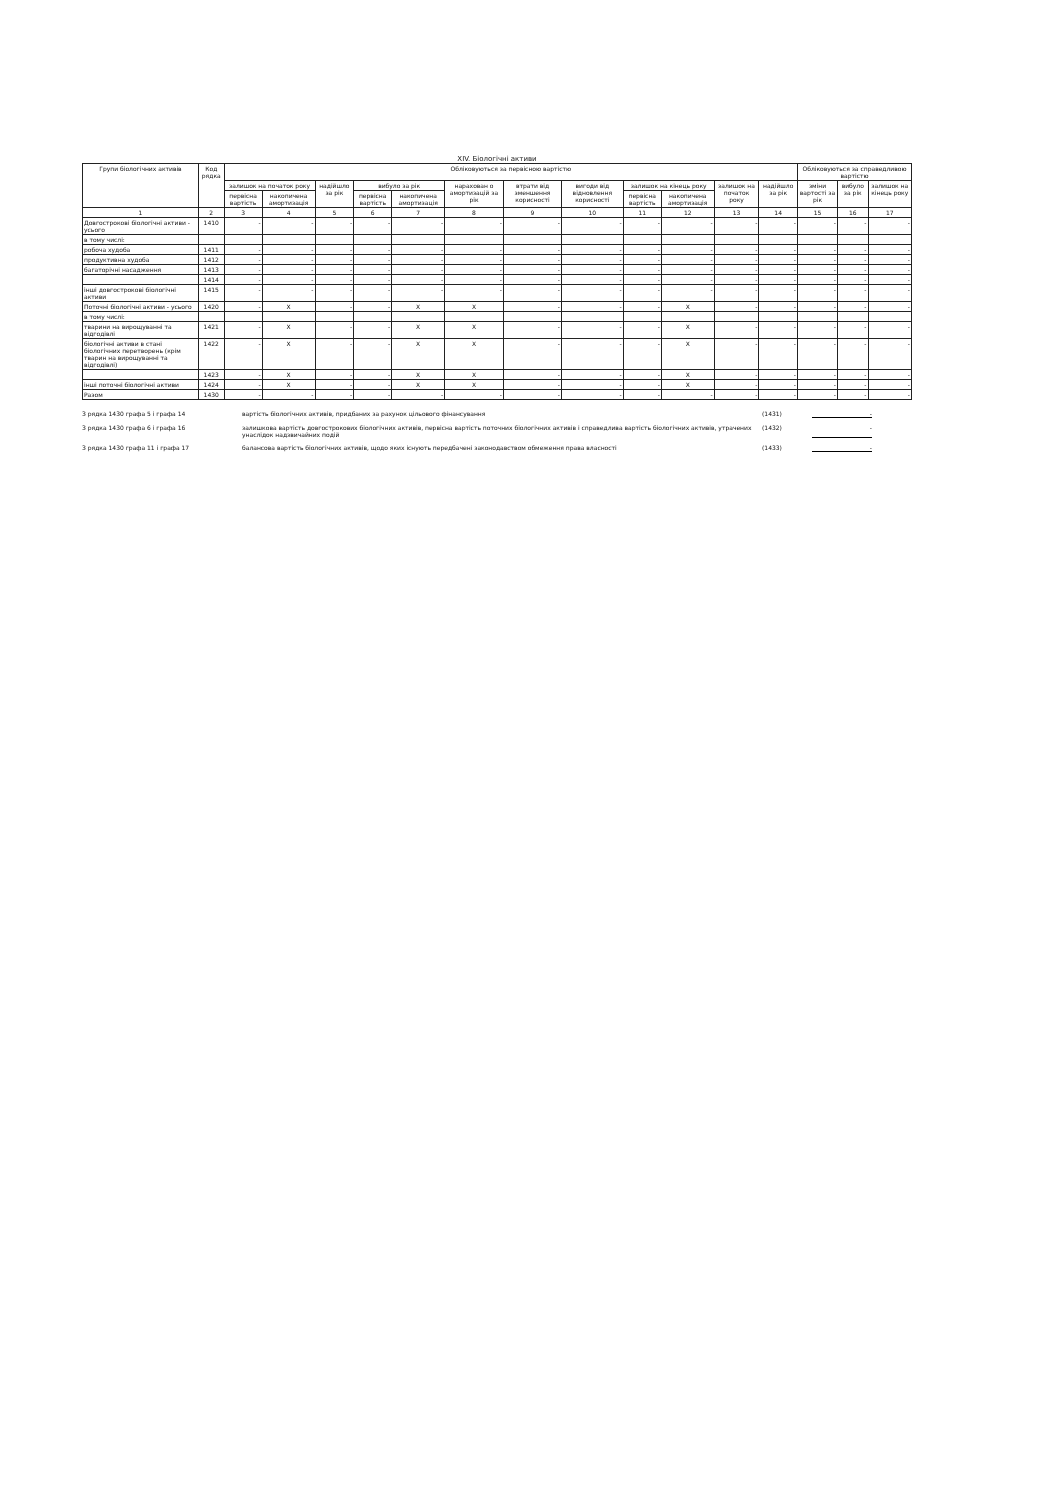XIV. Біологічні активи
| Групи біологічних активів | Код рядка | Обліковуються за первісною вартістю | | | | | | | | | | | | Обліковуються за справедливою вартістю | | |
| --- | --- | --- | --- | --- | --- | --- | --- | --- | --- | --- | --- | --- | --- | --- | --- | --- |
| | | залишок на початок року | | надійшло за рік | вибуло за рік | | нарахован о амортизацій за рік | втрати від зменшення корисності | вигоди від відновлення корисності | залишок на кінець року | | залишок на початок року | надійшло за рік | зміни вартості за рік | вибуло за рік | залишок на кінець року |
| | | первісна вартість | накопичена амортизація | | первісна вартість | накопичена амортизація | | | | первісна вартість | накопичена амортизація | | | | | |
| 1 | 2 | 3 | 4 | 5 | 6 | 7 | 8 | 9 | 10 | 11 | 12 | 13 | 14 | 15 | 16 | 17 |
| Довгострокові біологічні активи - усього | 1410 | - | - | - | - | - | - | - | - | - | - | - | - | - | - | - |
| в тому числі: | | | | | | | | | | | | | | | | |
| робоча худоба | 1411 | - | - | - | - | - | - | - | - | - | - | - | - | - | - | - |
| продуктивна худоба | 1412 | - | - | - | - | - | - | - | - | - | - | - | - | - | - | - |
| багаторічні насадження | 1413 | - | - | - | - | - | - | - | - | - | - | - | - | - | - | - |
| | 1414 | - | - | - | - | - | - | - | - | - | - | - | - | - | - | - |
| інші довгострокові біологічні активи | 1415 | - | - | - | - | - | - | - | - | - | - | - | - | - | - | - |
| Поточні біологічні активи - усього | 1420 | - | X | - | - | X | X | - | - | - | X | - | - | - | - | - |
| в тому числі: | | | | | | | | | | | | | | | | |
| тварини на вирощуванні та відгодівлі | 1421 | - | X | - | - | X | X | - | - | - | X | - | - | - | - | - |
| біологічні активи в стані біологічних перетворень (крім тварин на вирощуванні та відгодівлі) | 1422 | - | X | - | - | X | X | - | - | - | X | - | - | - | - | - |
| | 1423 | - | X | - | - | X | X | - | - | - | X | - | - | - | - | - |
| інші поточні біологічні активи | 1424 | - | X | - | - | X | X | - | - | - | X | - | - | - | - | - |
| Разом | 1430 | - | - | - | - | - | - | - | - | - | - | - | - | - | - | - |
З рядка 1430 графа 5 і графа 14 вартість біологічних активів, придбаних за рахунок цільового фінансування (1431) -
З рядка 1430 графа 6 і графа 16 залишкова вартість довгострокових біологічних активів, первісна вартість поточних біологічних активів і справедлива вартість біологічних активів, утрачених унаслідок надзвичайних подій (1432) -
З рядка 1430 графа 11 і графа 17 балансова вартість біологічних активів, щодо яких існують передбачені законодавством обмеження права власності (1433) -